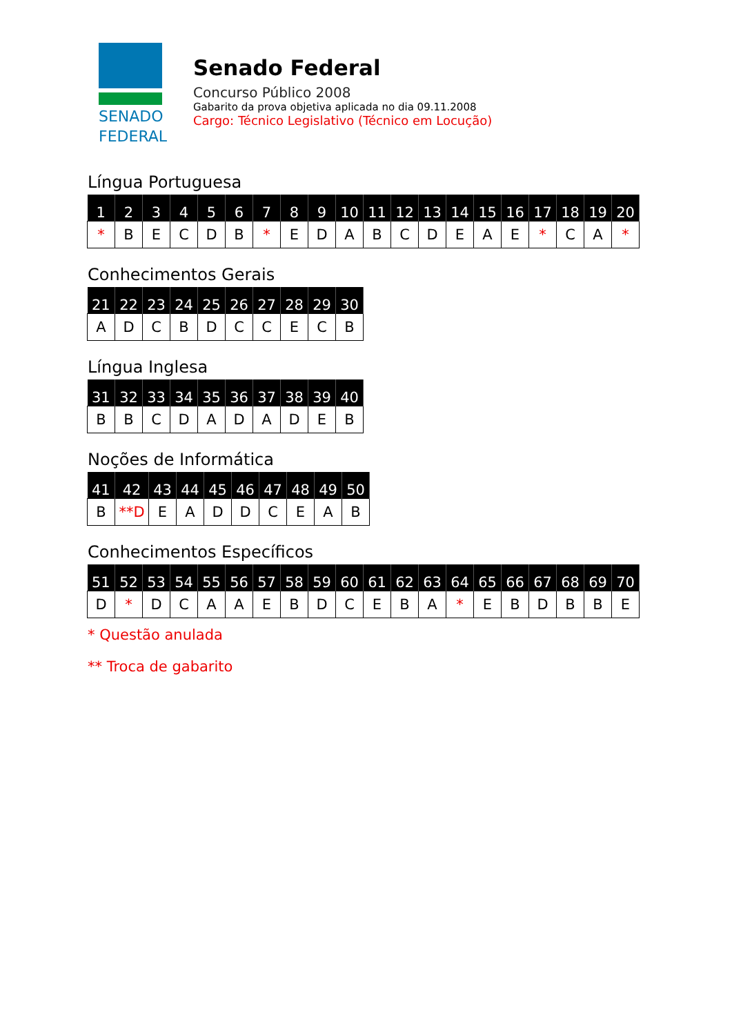SENADO
FEDERAL
Senado Federal
Concurso Público 2008
Gabarito da prova objetiva aplicada no dia 09.11.2008
Cargo: Técnico Legislativo (Técnico em Locução)
Língua Portuguesa
| 1 | 2 | 3 | 4 | 5 | 6 | 7 | 8 | 9 | 10 | 11 | 12 | 13 | 14 | 15 | 16 | 17 | 18 | 19 | 20 |
| --- | --- | --- | --- | --- | --- | --- | --- | --- | --- | --- | --- | --- | --- | --- | --- | --- | --- | --- | --- |
| * | B | E | C | D | B | * | E | D | A | B | C | D | E | A | E | * | C | A | * |
Conhecimentos Gerais
| 21 | 22 | 23 | 24 | 25 | 26 | 27 | 28 | 29 | 30 |
| --- | --- | --- | --- | --- | --- | --- | --- | --- | --- |
| A | D | C | B | D | C | C | E | C | B |
Língua Inglesa
| 31 | 32 | 33 | 34 | 35 | 36 | 37 | 38 | 39 | 40 |
| --- | --- | --- | --- | --- | --- | --- | --- | --- | --- |
| B | B | C | D | A | D | A | D | E | B |
Noções de Informática
| 41 | 42 | 43 | 44 | 45 | 46 | 47 | 48 | 49 | 50 |
| --- | --- | --- | --- | --- | --- | --- | --- | --- | --- |
| B | **D | E | A | D | D | C | E | A | B |
Conhecimentos Específicos
| 51 | 52 | 53 | 54 | 55 | 56 | 57 | 58 | 59 | 60 | 61 | 62 | 63 | 64 | 65 | 66 | 67 | 68 | 69 | 70 |
| --- | --- | --- | --- | --- | --- | --- | --- | --- | --- | --- | --- | --- | --- | --- | --- | --- | --- | --- | --- |
| D | * | D | C | A | A | E | B | D | C | E | B | A | * | E | B | D | B | B | E |
* Questão anulada
** Troca de gabarito